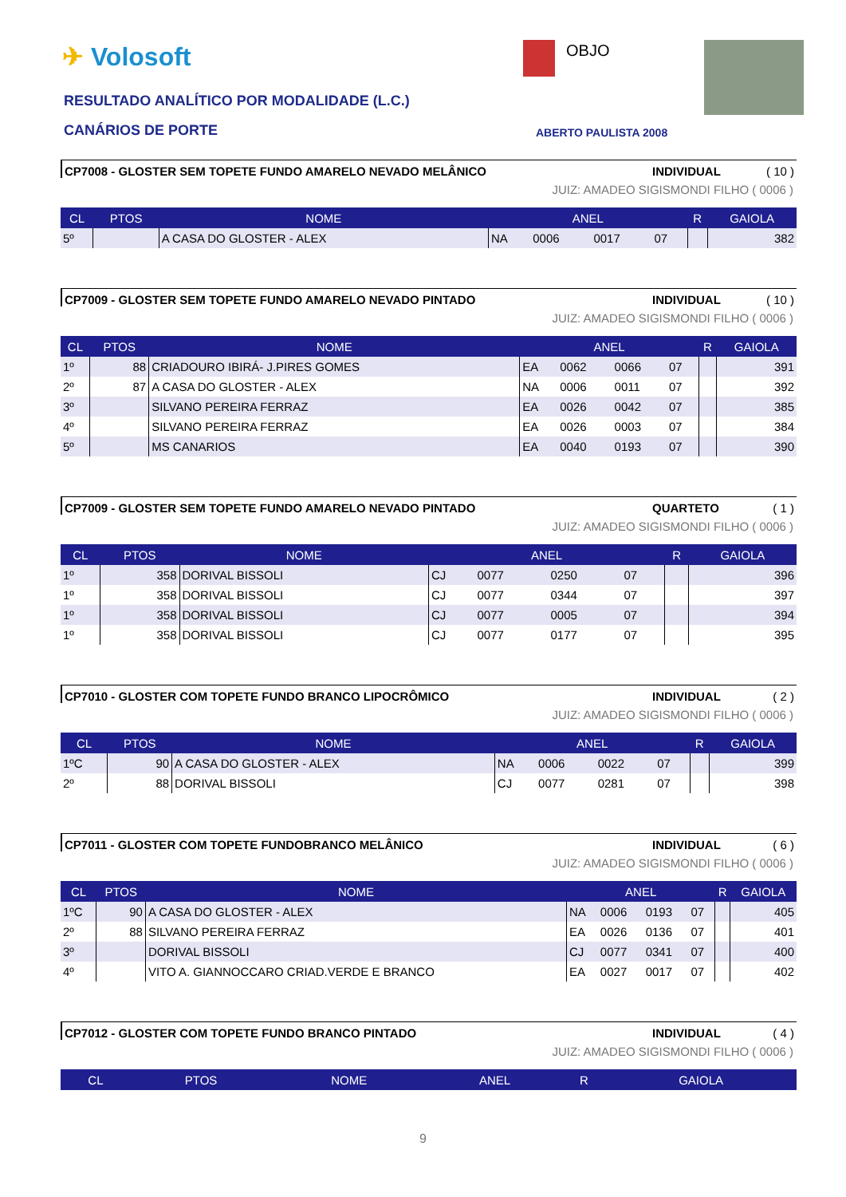✈ Volosoft OBJO
RESULTADO ANALÍTICO POR MODALIDADE (L.C.)
CANÁRIOS DE PORTE ABERTO PAULISTA 2008
CP7008 - GLOSTER SEM TOPETE FUNDO AMARELO NEVADO MELÂNICO INDIVIDUAL ( 10 )
JUIZ: AMADEO SIGISMONDI FILHO ( 0006 )
| CL | PTOS | NOME | ANEL | | | | R | GAIOLA |
| --- | --- | --- | --- | --- | --- | --- | --- | --- |
| 5º | | A CASA DO GLOSTER - ALEX | NA | 0006 | 0017 | 07 | | 382 |
CP7009 - GLOSTER SEM TOPETE FUNDO AMARELO NEVADO PINTADO INDIVIDUAL ( 10 )
JUIZ: AMADEO SIGISMONDI FILHO ( 0006 )
| CL | PTOS | NOME | ANEL | | | | R | GAIOLA |
| --- | --- | --- | --- | --- | --- | --- | --- | --- |
| 1º | 88 | CRIADOURO IBIRÁ- J.PIRES GOMES | EA | 0062 | 0066 | 07 | | 391 |
| 2º | 87 | A CASA DO GLOSTER - ALEX | NA | 0006 | 0011 | 07 | | 392 |
| 3º | | SILVANO PEREIRA FERRAZ | EA | 0026 | 0042 | 07 | | 385 |
| 4º | | SILVANO PEREIRA FERRAZ | EA | 0026 | 0003 | 07 | | 384 |
| 5º | | MS CANARIOS | EA | 0040 | 0193 | 07 | | 390 |
CP7009 - GLOSTER SEM TOPETE FUNDO AMARELO NEVADO PINTADO QUARTETO ( 1 )
JUIZ: AMADEO SIGISMONDI FILHO ( 0006 )
| CL | PTOS | NOME | ANEL | | | | R | GAIOLA |
| --- | --- | --- | --- | --- | --- | --- | --- | --- |
| 1º | 358 | DORIVAL BISSOLI | CJ | 0077 | 0250 | 07 | | 396 |
| 1º | 358 | DORIVAL BISSOLI | CJ | 0077 | 0344 | 07 | | 397 |
| 1º | 358 | DORIVAL BISSOLI | CJ | 0077 | 0005 | 07 | | 394 |
| 1º | 358 | DORIVAL BISSOLI | CJ | 0077 | 0177 | 07 | | 395 |
CP7010 - GLOSTER COM TOPETE FUNDO BRANCO LIPOCRÔMICO INDIVIDUAL ( 2 )
JUIZ: AMADEO SIGISMONDI FILHO ( 0006 )
| CL | PTOS | NOME | ANEL | | | | R | GAIOLA |
| --- | --- | --- | --- | --- | --- | --- | --- | --- |
| 1ºC | 90 | A CASA DO GLOSTER - ALEX | NA | 0006 | 0022 | 07 | | 399 |
| 2º | 88 | DORIVAL BISSOLI | CJ | 0077 | 0281 | 07 | | 398 |
CP7011 - GLOSTER COM TOPETE FUNDOBRANCO MELÂNICO INDIVIDUAL ( 6 )
JUIZ: AMADEO SIGISMONDI FILHO ( 0006 )
| CL | PTOS | NOME | ANEL | | | | R | GAIOLA |
| --- | --- | --- | --- | --- | --- | --- | --- | --- |
| 1ºC | 90 | A CASA DO GLOSTER - ALEX | NA | 0006 | 0193 | 07 | | 405 |
| 2º | 88 | SILVANO PEREIRA FERRAZ | EA | 0026 | 0136 | 07 | | 401 |
| 3º | | DORIVAL BISSOLI | CJ | 0077 | 0341 | 07 | | 400 |
| 4º | | VITO A. GIANNOCCARO CRIAD.VERDE E BRANCO | EA | 0027 | 0017 | 07 | | 402 |
CP7012 - GLOSTER COM TOPETE FUNDO BRANCO PINTADO INDIVIDUAL ( 4 )
JUIZ: AMADEO SIGISMONDI FILHO ( 0006 )
| CL | PTOS | NOME | ANEL | R | GAIOLA |
| --- | --- | --- | --- | --- | --- |
9